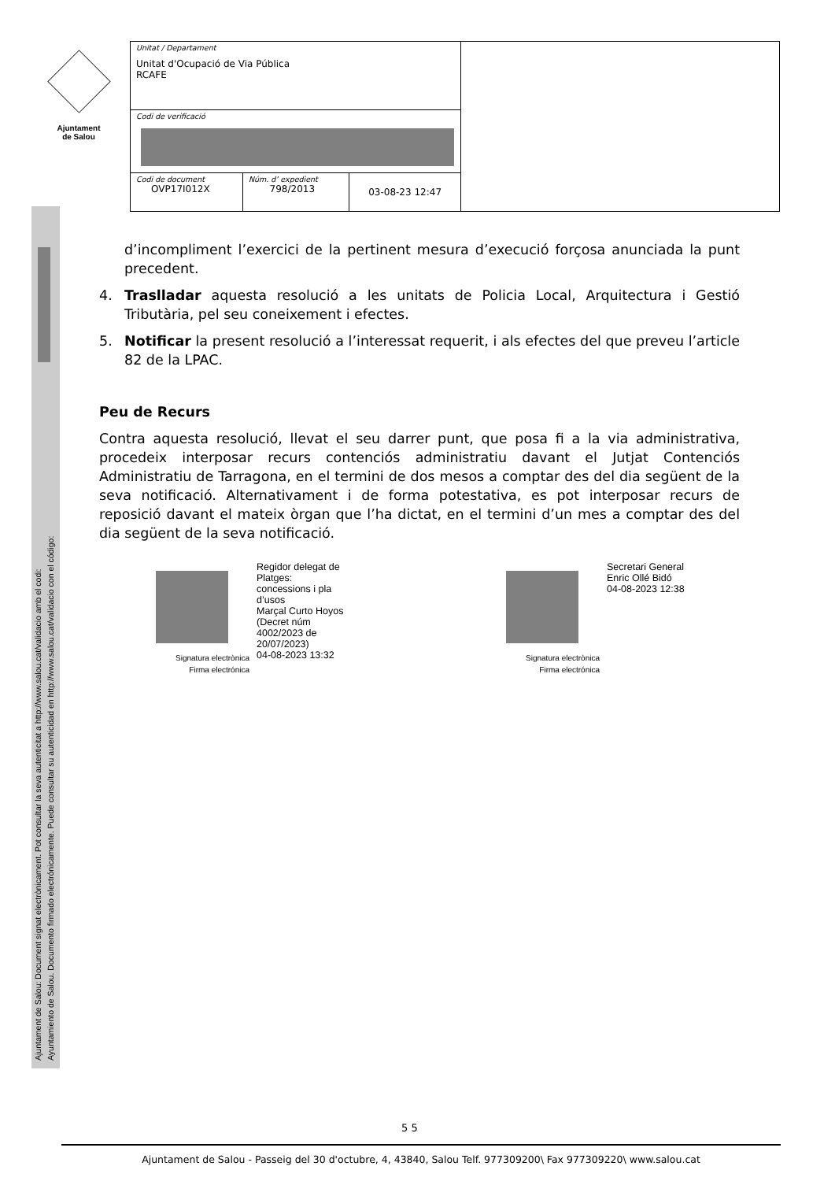Ajuntament
de Salou
Ajuntament de Salou: Document signat electrònicament. Pot consultar la seva autenticitat a http://www.salou.cat/validacio amb el codi:
Ayuntamiento de Salou. Documento firmado electrónicamente. Puede consultar su autenticidad en http://www.salou.cat/validacio con el código:
| Unitat / Departament Unitat d'Ocupació de Via Pública RCAFE | | | |
| Codi de verificació | | | |
| Codi de document OVP17I012X | Núm. d’ expedient 798/2013 | 03-08-23 12:47 | |
d’incompliment l’exercici de la pertinent mesura d’execució forçosa anunciada la punt precedent.
4. Traslladar aquesta resolució a les unitats de Policia Local, Arquitectura i Gestió Tributària, pel seu coneixement i efectes.
5. Notificar la present resolució a l’interessat requerit, i als efectes del que preveu l’article 82 de la LPAC.
Peu de Recurs
Contra aquesta resolució, llevat el seu darrer punt, que posa fi a la via administrativa, procedeix interposar recurs contenciós administratiu davant el Jutjat Contenciós Administratiu de Tarragona, en el termini de dos mesos a comptar des del dia següent de la seva notificació. Alternativament i de forma potestativa, es pot interposar recurs de reposició davant el mateix òrgan que l’ha dictat, en el termini d’un mes a comptar des del dia següent de la seva notificació.
Regidor delegat de
Platges:
concessions i pla
d’usos
Marçal Curto Hoyos
(Decret núm
4002/2023 de
20/07/2023)
04-08-2023 13:32
Signatura electrònica
Firma electrónica
Secretari General
Enric Ollé Bidó
04-08-2023 12:38
Signatura electrònica
Firma electrónica
5 5
Ajuntament de Salou - Passeig del 30 d'octubre, 4, 43840, Salou Telf. 977309200\ Fax 977309220\ www.salou.cat